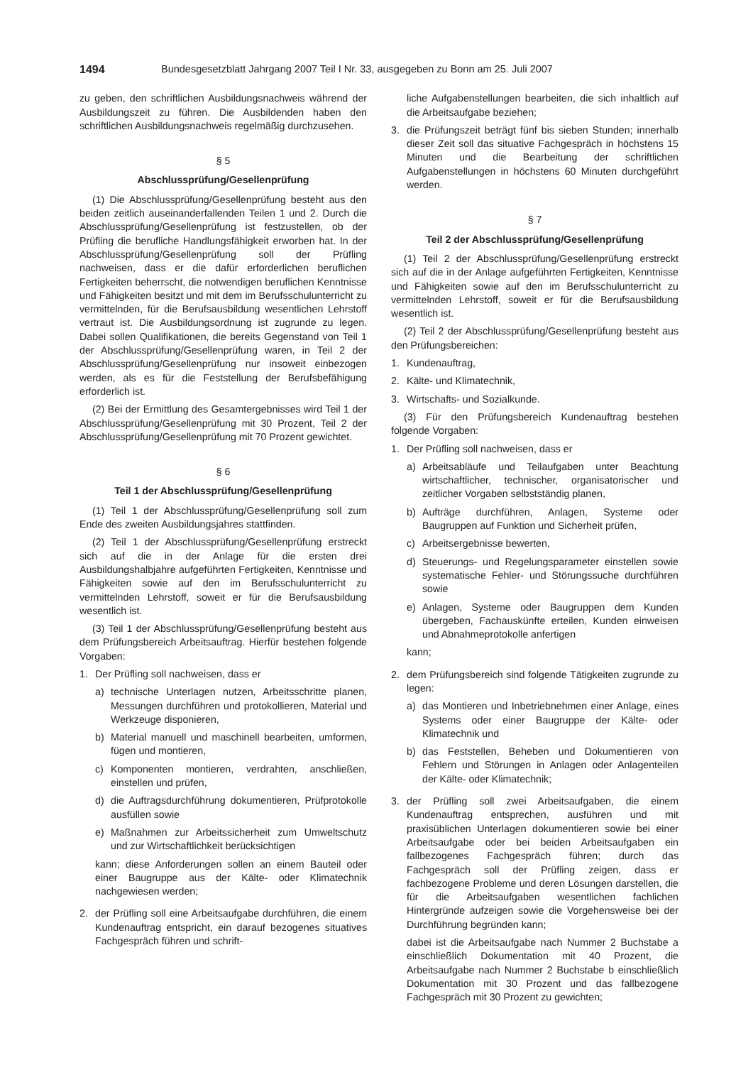1494 Bundesgesetzblatt Jahrgang 2007 Teil I Nr. 33, ausgegeben zu Bonn am 25. Juli 2007
zu geben, den schriftlichen Ausbildungsnachweis während der Ausbildungszeit zu führen. Die Ausbildenden haben den schriftlichen Ausbildungsnachweis regelmäßig durchzusehen.
§ 5
Abschlussprüfung/Gesellenprüfung
(1) Die Abschlussprüfung/Gesellenprüfung besteht aus den beiden zeitlich auseinanderfallenden Teilen 1 und 2. Durch die Abschlussprüfung/Gesellenprüfung ist festzustellen, ob der Prüfling die berufliche Handlungsfähigkeit erworben hat. In der Abschlussprüfung/Gesellenprüfung soll der Prüfling nachweisen, dass er die dafür erforderlichen beruflichen Fertigkeiten beherrscht, die notwendigen beruflichen Kenntnisse und Fähigkeiten besitzt und mit dem im Berufsschulunterricht zu vermittelnden, für die Berufsausbildung wesentlichen Lehrstoff vertraut ist. Die Ausbildungsordnung ist zugrunde zu legen. Dabei sollen Qualifikationen, die bereits Gegenstand von Teil 1 der Abschlussprüfung/Gesellenprüfung waren, in Teil 2 der Abschlussprüfung/Gesellenprüfung nur insoweit einbezogen werden, als es für die Feststellung der Berufsbefähigung erforderlich ist.
(2) Bei der Ermittlung des Gesamtergebnisses wird Teil 1 der Abschlussprüfung/Gesellenprüfung mit 30 Prozent, Teil 2 der Abschlussprüfung/Gesellenprüfung mit 70 Prozent gewichtet.
§ 6
Teil 1 der Abschlussprüfung/Gesellenprüfung
(1) Teil 1 der Abschlussprüfung/Gesellenprüfung soll zum Ende des zweiten Ausbildungsjahres stattfinden.
(2) Teil 1 der Abschlussprüfung/Gesellenprüfung erstreckt sich auf die in der Anlage für die ersten drei Ausbildungshalbjahre aufgeführten Fertigkeiten, Kenntnisse und Fähigkeiten sowie auf den im Berufsschulunterricht zu vermittelnden Lehrstoff, soweit er für die Berufsausbildung wesentlich ist.
(3) Teil 1 der Abschlussprüfung/Gesellenprüfung besteht aus dem Prüfungsbereich Arbeitsauftrag. Hierfür bestehen folgende Vorgaben:
1. Der Prüfling soll nachweisen, dass er
a) technische Unterlagen nutzen, Arbeitsschritte planen, Messungen durchführen und protokollieren, Material und Werkzeuge disponieren,
b) Material manuell und maschinell bearbeiten, umformen, fügen und montieren,
c) Komponenten montieren, verdrahten, anschließen, einstellen und prüfen,
d) die Auftragsdurchführung dokumentieren, Prüfprotokolle ausfüllen sowie
e) Maßnahmen zur Arbeitssicherheit zum Umweltschutz und zur Wirtschaftlichkeit berücksichtigen
kann; diese Anforderungen sollen an einem Bauteil oder einer Baugruppe aus der Kälte- oder Klimatechnik nachgewiesen werden;
2. der Prüfling soll eine Arbeitsaufgabe durchführen, die einem Kundenauftrag entspricht, ein darauf bezogenes situatives Fachgespräch führen und schrift-
liche Aufgabenstellungen bearbeiten, die sich inhaltlich auf die Arbeitsaufgabe beziehen;
3. die Prüfungszeit beträgt fünf bis sieben Stunden; innerhalb dieser Zeit soll das situative Fachgespräch in höchstens 15 Minuten und die Bearbeitung der schriftlichen Aufgabenstellungen in höchstens 60 Minuten durchgeführt werden.
§ 7
Teil 2 der Abschlussprüfung/Gesellenprüfung
(1) Teil 2 der Abschlussprüfung/Gesellenprüfung erstreckt sich auf die in der Anlage aufgeführten Fertigkeiten, Kenntnisse und Fähigkeiten sowie auf den im Berufsschulunterricht zu vermittelnden Lehrstoff, soweit er für die Berufsausbildung wesentlich ist.
(2) Teil 2 der Abschlussprüfung/Gesellenprüfung besteht aus den Prüfungsbereichen:
1. Kundenauftrag,
2. Kälte- und Klimatechnik,
3. Wirtschafts- und Sozialkunde.
(3) Für den Prüfungsbereich Kundenauftrag bestehen folgende Vorgaben:
1. Der Prüfling soll nachweisen, dass er
a) Arbeitsabläufe und Teilaufgaben unter Beachtung wirtschaftlicher, technischer, organisatorischer und zeitlicher Vorgaben selbstständig planen,
b) Aufträge durchführen, Anlagen, Systeme oder Baugruppen auf Funktion und Sicherheit prüfen,
c) Arbeitsergebnisse bewerten,
d) Steuerungs- und Regelungsparameter einstellen sowie systematische Fehler- und Störungssuche durchführen sowie
e) Anlagen, Systeme oder Baugruppen dem Kunden übergeben, Fachauskünfte erteilen, Kunden einweisen und Abnahmeprotokolle anfertigen
kann;
2. dem Prüfungsbereich sind folgende Tätigkeiten zugrunde zu legen:
a) das Montieren und Inbetriebnehmen einer Anlage, eines Systems oder einer Baugruppe der Kälte- oder Klimatechnik und
b) das Feststellen, Beheben und Dokumentieren von Fehlern und Störungen in Anlagen oder Anlagenteilen der Kälte- oder Klimatechnik;
3. der Prüfling soll zwei Arbeitsaufgaben, die einem Kundenauftrag entsprechen, ausführen und mit praxisüblichen Unterlagen dokumentieren sowie bei einer Arbeitsaufgabe oder bei beiden Arbeitsaufgaben ein fallbezogenes Fachgespräch führen; durch das Fachgespräch soll der Prüfling zeigen, dass er fachbezogene Probleme und deren Lösungen darstellen, die für die Arbeitsaufgaben wesentlichen fachlichen Hintergründe aufzeigen sowie die Vorgehensweise bei der Durchführung begründen kann;
dabei ist die Arbeitsaufgabe nach Nummer 2 Buchstabe a einschließlich Dokumentation mit 40 Prozent, die Arbeitsaufgabe nach Nummer 2 Buchstabe b einschließlich Dokumentation mit 30 Prozent und das fallbezogene Fachgespräch mit 30 Prozent zu gewichten;